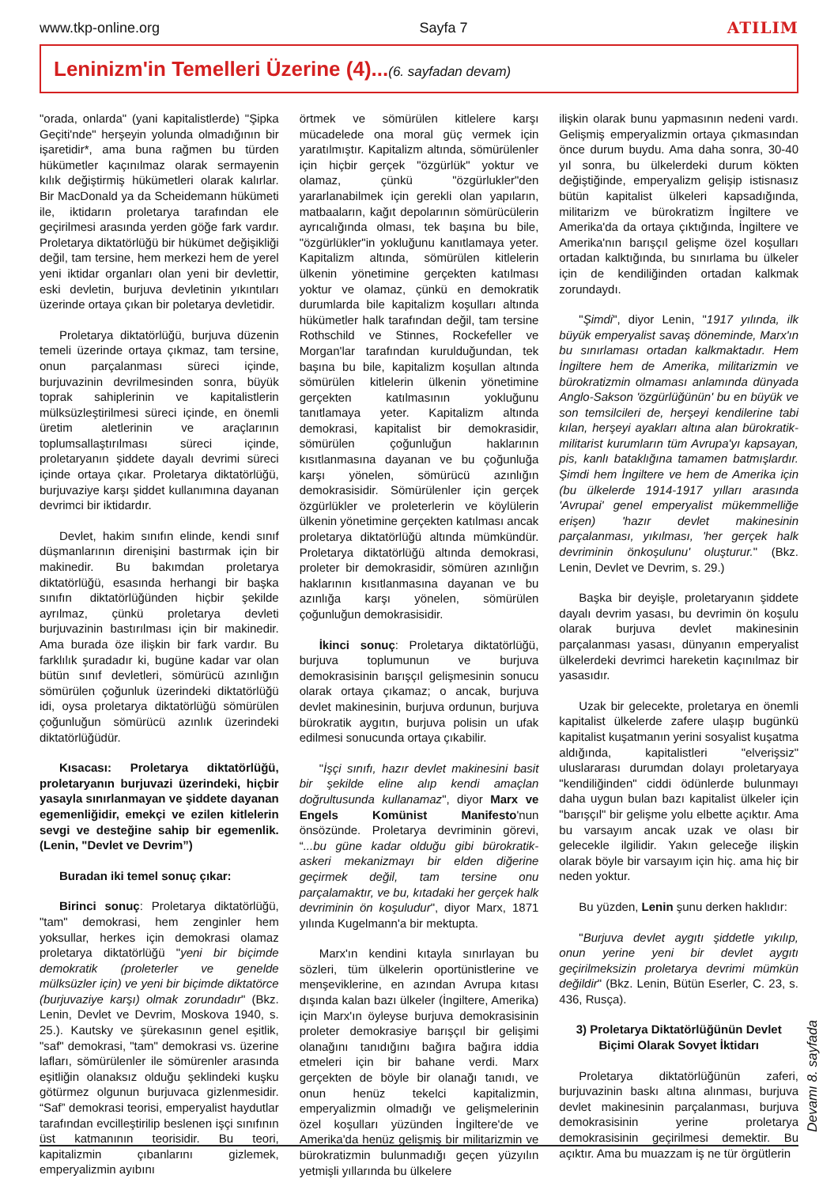www.tkp-online.org Sayfa 7 ATILIM
Leninizm'in Temelleri Üzerine (4)...(6. sayfadan devam)
"orada, onlarda" (yani kapitalistlerde) "Şipka Geçiti'nde" herşeyin yolunda olmadığının bir işaretidir*, ama buna rağmen bu türden hükümetler kaçınılmaz olarak sermayenin kılık değiştirmiş hükümetleri olarak kalırlar. Bir MacDonald ya da Scheidemann hükümeti ile, iktidarın proletarya tarafından ele geçirilmesi arasında yerden göğe fark vardır. Proletarya diktatörlüğü bir hükümet değişikliği değil, tam tersine, hem merkezi hem de yerel yeni iktidar organları olan yeni bir devlettir, eski devletin, burjuva devletinin yıkıntıları üzerinde ortaya çıkan bir poletarya devletidir.
Proletarya diktatörlüğü, burjuva düzenin temeli üzerinde ortaya çıkmaz, tam tersine, onun parçalanması süreci içinde, burjuvazinin devrilmesinden sonra, büyük toprak sahiplerinin ve kapitalistlerin mülksüzleştirilmesi süreci içinde, en önemli üretim aletlerinin ve araçlarının toplumsallaştırılması süreci içinde, proletaryanın şiddete dayalı devrimi süreci içinde ortaya çıkar. Proletarya diktatörlüğü, burjuvaziye karşı şiddet kullanımına dayanan devrimci bir iktidardır.
Devlet, hakim sınıfın elinde, kendi sınıf düşmanlarının direnişini bastırmak için bir makinedir. Bu bakımdan proletarya diktatörlüğü, esasında herhangi bir başka sınıfın diktatörlüğünden hiçbir şekilde ayrılmaz, çünkü proletarya devleti burjuvazinin bastırılması için bir makinedir. Ama burada öze ilişkin bir fark vardır. Bu farklılık şuradadır ki, bugüne kadar var olan bütün sınıf devletleri, sömürücü azınlığın sömürülen çoğunluk üzerindeki diktatörlüğü idi, oysa proletarya diktatörlüğü sömürülen çoğunluğun sömürücü azınlık üzerindeki diktatörlüğüdür.
Kısacası: Proletarya diktatörlüğü, proletaryanın burjuvazi üzerindeki, hiçbir yasayla sınırlanmayan ve şiddete dayanan egemenliğidir, emekçi ve ezilen kitlelerin sevgi ve desteğine sahip bir egemenlik. (Lenin, "Devlet ve Devrim”)
Buradan iki temel sonuç çıkar:
Birinci sonuç: Proletarya diktatörlüğü, "tam" demokrasi, hem zenginler hem yoksullar, herkes için demokrasi olamaz proletarya diktatörlüğü "yeni bir biçimde demokratik (proleterler ve genelde mülksüzler için) ve yeni bir biçimde diktatörce (burjuvaziye karşı) olmak zorundadır" (Bkz. Lenin, Devlet ve Devrim, Moskova 1940, s. 25.). Kautsky ve şürekasının genel eşitlik, "saf" demokrasi, "tam" demokrasi vs. üzerine lafları, sömürülenler ile sömürenler arasında eşitliğin olanaksız olduğu şeklindeki kuşku götürmez olgunun burjuvaca gizlenmesidir. “Saf” demokrasi teorisi, emperyalist haydutlar tarafından evcilleştirilip beslenen işçi sınıfının üst katmanının teorisidir. Bu teori, kapitalizmin çıbanlarını gizlemek, emperyalizmin ayıbını
örtmek ve sömürülen kitlelere karşı mücadelede ona moral güç vermek için yaratılmıştır. Kapitalizm altında, sömürülenler için hiçbir gerçek "özgürlük" yoktur ve olamaz, çünkü "özgürlukler"den yararlanabilmek için gerekli olan yapıların, matbaaların, kağıt depolarının sömürücülerin ayrıcalığında olması, tek başına bu bile, "özgürlükler"in yokluğunu kanıtlamaya yeter. Kapitalizm altında, sömürülen kitlelerin ülkenin yönetimine gerçekten katılması yoktur ve olamaz, çünkü en demokratik durumlarda bile kapitalizm koşulları altında hükümetler halk tarafından değil, tam tersine Rothschild ve Stinnes, Rockefeller ve Morgan'lar tarafından kurulduğundan, tek başına bu bile, kapitalizm koşullan altında sömürülen kitlelerin ülkenin yönetimine gerçekten katılmasının yokluğunu tanıtlamaya yeter. Kapitalizm altında demokrasi, kapitalist bir demokrasidir, sömürülen çoğunluğun haklarının kısıtlanmasına dayanan ve bu çoğunluğa karşı yönelen, sömürücü azınlığın demokrasisidir. Sömürülenler için gerçek özgürlükler ve proleterlerin ve köylülerin ülkenin yönetimine gerçekten katılması ancak proletarya diktatörlüğü altında mümkündür. Proletarya diktatörlüğü altında demokrasi, proleter bir demokrasidir, sömüren azınlığın haklarının kısıtlanmasına dayanan ve bu azınlığa karşı yönelen, sömürülen çoğunluğun demokrasisidir.
İkinci sonuç: Proletarya diktatörlüğü, burjuva toplumunun ve burjuva demokrasisinin barışçıl gelişmesinin sonucu olarak ortaya çıkamaz; o ancak, burjuva devlet makinesinin, burjuva ordunun, burjuva bürokratik aygıtın, burjuva polisin un ufak edilmesi sonucunda ortaya çıkabilir.
"İşçi sınıfı, hazır devlet makinesini basit bir şekilde eline alıp kendi amaçlan doğrultusunda kullanamaz", diyor Marx ve Engels Komünist Manifesto'nun önsözünde. Proletarya devriminin görevi, “...bu güne kadar olduğu gibi bürokratik-askeri mekanizmayı bir elden diğerine geçirmek değil, tam tersine onu parçalamaktır, ve bu, kıtadaki her gerçek halk devriminin ön koşuludur", diyor Marx, 1871 yılında Kugelmann'a bir mektupta.
Marx'ın kendini kıtayla sınırlayan bu sözleri, tüm ülkelerin oportünistlerine ve menşeviklerine, en azından Avrupa kıtası dışında kalan bazı ülkeler (İngiltere, Amerika) için Marx'ın öyleyse burjuva demokrasisinin proleter demokrasiye barışçıl bir gelişimi olanağını tanıdığını bağıra bağıra iddia etmeleri için bir bahane verdi. Marx gerçekten de böyle bir olanağı tanıdı, ve onun henüz tekelci kapitalizmin, emperyalizmin olmadığı ve gelişmelerinin özel koşulları yüzünden İngiltere'de ve Amerika'da henüz gelişmiş bir militarizmin ve bürokratizmin bulunmadığı geçen yüzyılın yetmişli yıllarında bu ülkelere
ilişkin olarak bunu yapmasının nedeni vardı. Gelişmiş emperyalizmin ortaya çıkmasından önce durum buydu. Ama daha sonra, 30-40 yıl sonra, bu ülkelerdeki durum kökten değiştiğinde, emperyalizm gelişip istisnasız bütün kapitalist ülkeleri kapsadığında, militarizm ve bürokratizm İngiltere ve Amerika'da da ortaya çıktığında, İngiltere ve Amerika'nın barışçıl gelişme özel koşulları ortadan kalktığında, bu sınırlama bu ülkeler için de kendiliğinden ortadan kalkmak zorundaydı.
"Şimdi", diyor Lenin, "1917 yılında, ilk büyük emperyalist savaş döneminde, Marx'ın bu sınırlaması ortadan kalkmaktadır. Hem İngiltere hem de Amerika, militarizmin ve bürokratizmin olmaması anlamında dünyada Anglo-Sakson 'özgürlüğünün' bu en büyük ve son temsilcileri de, herşeyi kendilerine tabi kılan, herşeyi ayakları altına alan bürokratik-militarist kurumların tüm Avrupa'yı kapsayan, pis, kanlı bataklığına tamamen batmışlardır. Şimdi hem İngiltere ve hem de Amerika için (bu ülkelerde 1914-1917 yılları arasında 'Avrupai' genel emperyalist mükemmelliğe erişen) 'hazır devlet makinesinin parçalanması, yıkılması, 'her gerçek halk devriminin önkoşulunu' oluşturur." (Bkz. Lenin, Devlet ve Devrim, s. 29.)
Başka bir deyişle, proletaryanın şiddete dayalı devrim yasası, bu devrimin ön koşulu olarak burjuva devlet makinesinin parçalanması yasası, dünyanın emperyalist ülkelerdeki devrimci hareketin kaçınılmaz bir yasasıdır.
Uzak bir gelecekte, proletarya en önemli kapitalist ülkelerde zafere ulaşıp bugünkü kapitalist kuşatmanın yerini sosyalist kuşatma aldığında, kapitalistleri "elverişsiz" uluslararası durumdan dolayı proletaryaya "kendiliğinden" ciddi ödünlerde bulunmayı daha uygun bulan bazı kapitalist ülkeler için "barışçıl" bir gelişme yolu elbette açıktır. Ama bu varsayım ancak uzak ve olası bir gelecekle ilgilidir. Yakın geleceğe ilişkin olarak böyle bir varsayım için hiç. ama hiç bir neden yoktur.
Bu yüzden, Lenin şunu derken haklıdır:
"Burjuva devlet aygıtı şiddetle yıkılıp, onun yerine yeni bir devlet aygıtı geçirilmeksizin proletarya devrimi mümkün değildir" (Bkz. Lenin, Bütün Eserler, C. 23, s. 436, Rusça).
3) Proletarya Diktatörlüğünün Devlet Biçimi Olarak Sovyet İktidarı
Proletarya diktatörlüğünün zaferi, burjuvazinin baskı altına alınması, burjuva devlet makinesinin parçalanması, burjuva demokrasisinin yerine proletarya demokrasisinin geçirilmesi demektir. Bu açıktır. Ama bu muazzam iş ne tür örgütlerin
Devamı 8. sayfada